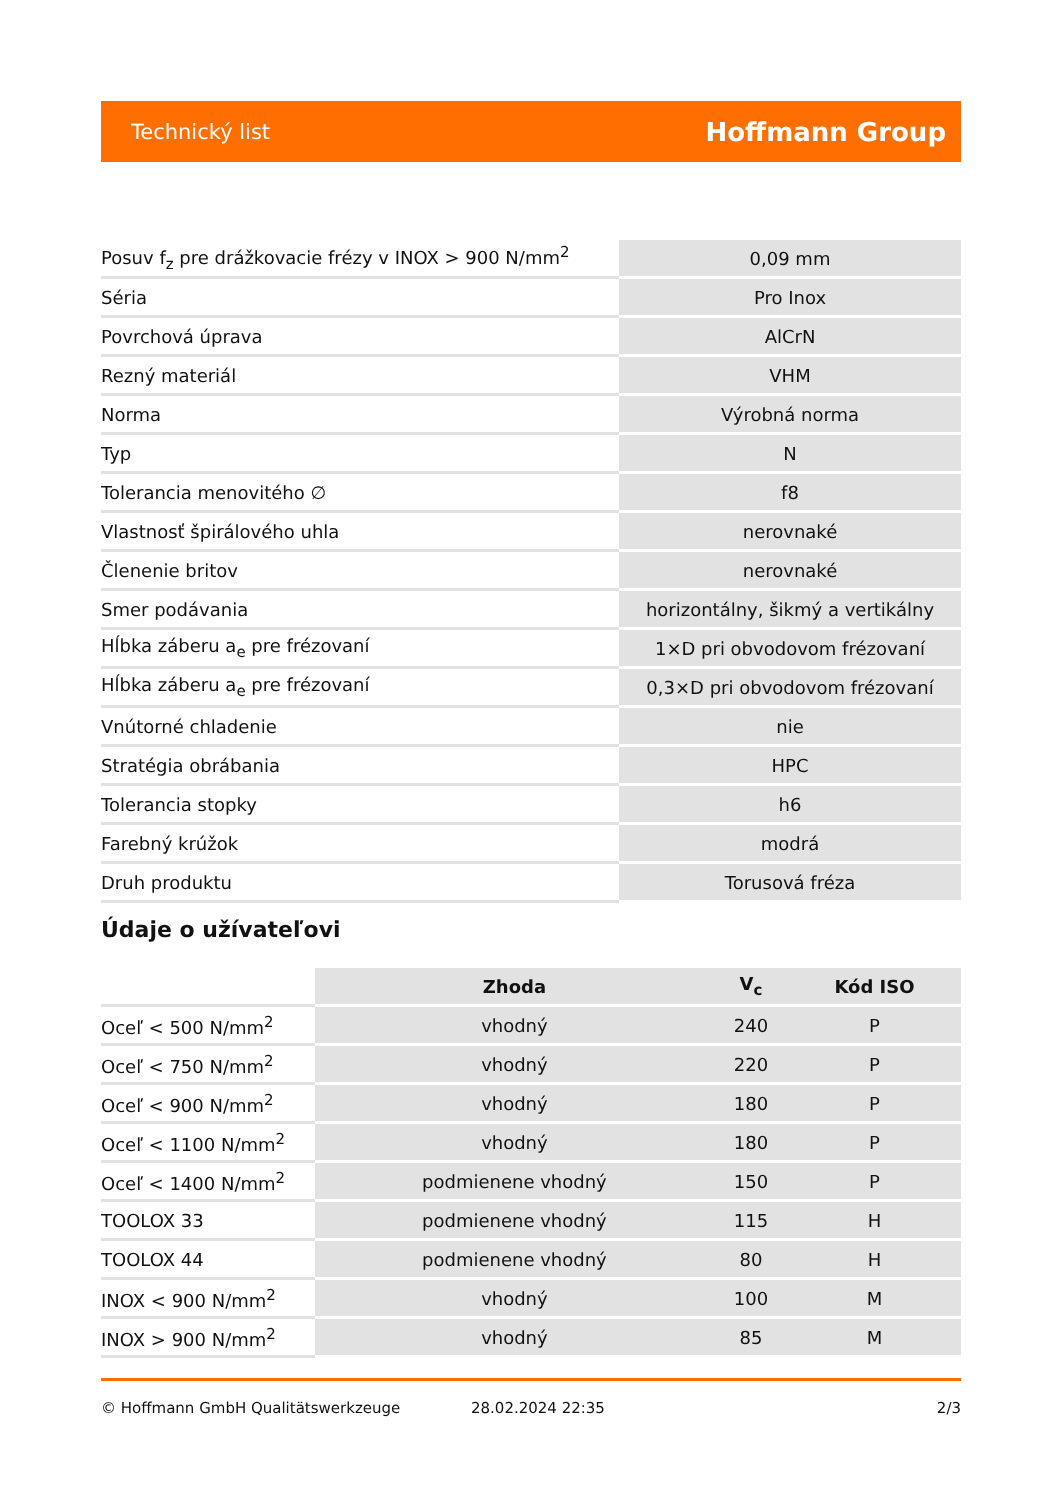Technický list Hoffmann Group
| Posuv f<sub>z</sub> pre drážkovacie frézy v INOX > 900 N/mm<sup>2</sup> | 0,09 mm |
| Séria | Pro Inox |
| Povrchová úprava | AlCrN |
| Rezný materiál | VHM |
| Norma | Výrobná norma |
| Typ | N |
| Tolerancia menovitého ∅ | f8 |
| Vlastnosť špirálového uhla | nerovnaké |
| Členenie britov | nerovnaké |
| Smer podávania | horizontálny, šikmý a vertikálny |
| Hĺbka záberu a<sub>e</sub> pre frézovaní | 1×D pri obvodovom frézovaní |
| Hĺbka záberu a<sub>e</sub> pre frézovaní | 0,3×D pri obvodovom frézovaní |
| Vnútorné chladenie | nie |
| Stratégia obrábania | HPC |
| Tolerancia stopky | h6 |
| Farebný krúžok | modrá |
| Druh produktu | Torusová fréza |
Údaje o užívateľovi
| | Zhoda | V<sub>c</sub> | Kód ISO |
| --- | --- | --- | --- |
| Oceľ < 500 N/mm<sup>2</sup> | vhodný | 240 | P |
| Oceľ < 750 N/mm<sup>2</sup> | vhodný | 220 | P |
| Oceľ < 900 N/mm<sup>2</sup> | vhodný | 180 | P |
| Oceľ < 1100 N/mm<sup>2</sup> | vhodný | 180 | P |
| Oceľ < 1400 N/mm<sup>2</sup> | podmienene vhodný | 150 | P |
| TOOLOX 33 | podmienene vhodný | 115 | H |
| TOOLOX 44 | podmienene vhodný | 80 | H |
| INOX < 900 N/mm<sup>2</sup> | vhodný | 100 | M |
| INOX > 900 N/mm<sup>2</sup> | vhodný | 85 | M |
© Hoffmann GmbH Qualitätswerkzeuge 28.02.2024 22:35 2/3